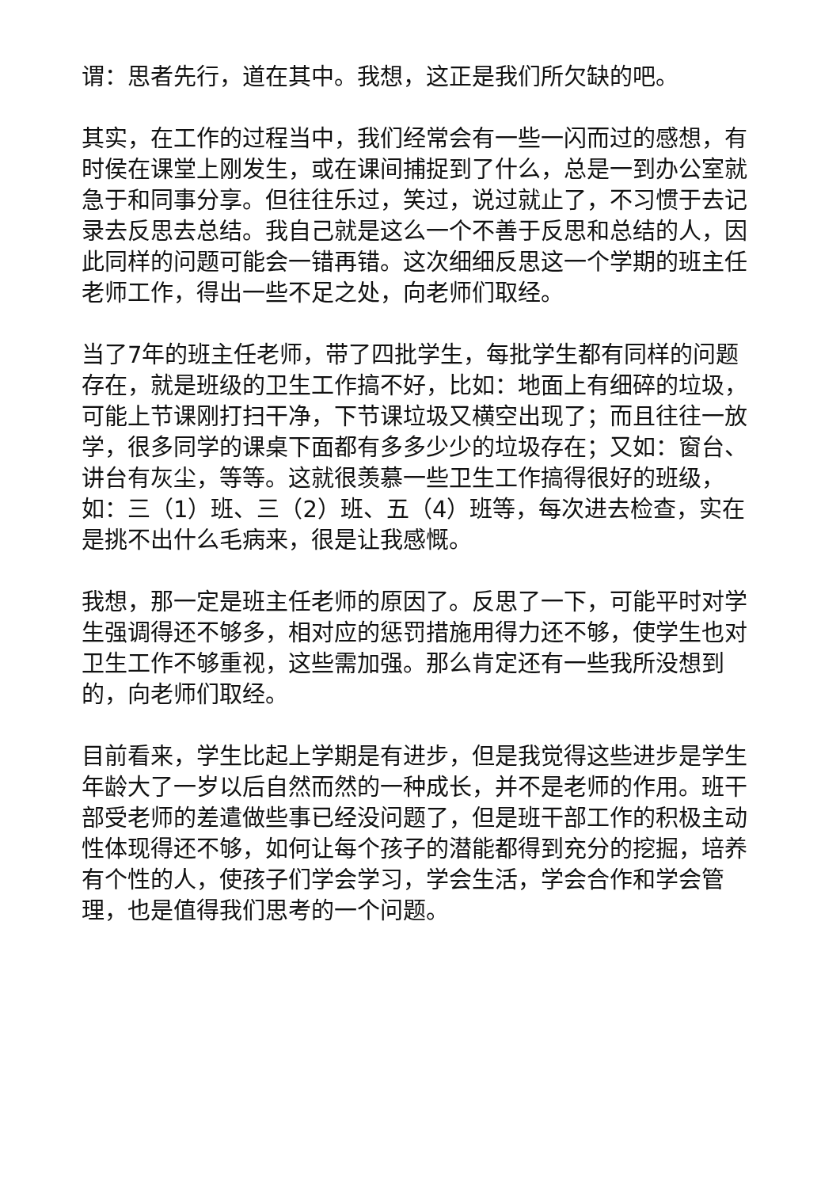谓：思者先行，道在其中。我想，这正是我们所欠缺的吧。
其实，在工作的过程当中，我们经常会有一些一闪而过的感想，有时侯在课堂上刚发生，或在课间捕捉到了什么，总是一到办公室就急于和同事分享。但往往乐过，笑过，说过就止了，不习惯于去记录去反思去总结。我自己就是这么一个不善于反思和总结的人，因此同样的问题可能会一错再错。这次细细反思这一个学期的班主任老师工作，得出一些不足之处，向老师们取经。
当了7年的班主任老师，带了四批学生，每批学生都有同样的问题存在，就是班级的卫生工作搞不好，比如：地面上有细碎的垃圾，可能上节课刚打扫干净，下节课垃圾又横空出现了；而且往往一放学，很多同学的课桌下面都有多多少少的垃圾存在；又如：窗台、讲台有灰尘，等等。这就很羡慕一些卫生工作搞得很好的班级，如：三（1）班、三（2）班、五（4）班等，每次进去检查，实在是挑不出什么毛病来，很是让我感慨。
我想，那一定是班主任老师的原因了。反思了一下，可能平时对学生强调得还不够多，相对应的惩罚措施用得力还不够，使学生也对卫生工作不够重视，这些需加强。那么肯定还有一些我所没想到的，向老师们取经。
目前看来，学生比起上学期是有进步，但是我觉得这些进步是学生年龄大了一岁以后自然而然的一种成长，并不是老师的作用。班干部受老师的差遣做些事已经没问题了，但是班干部工作的积极主动性体现得还不够，如何让每个孩子的潜能都得到充分的挖掘，培养有个性的人，使孩子们学会学习，学会生活，学会合作和学会管理，也是值得我们思考的一个问题。